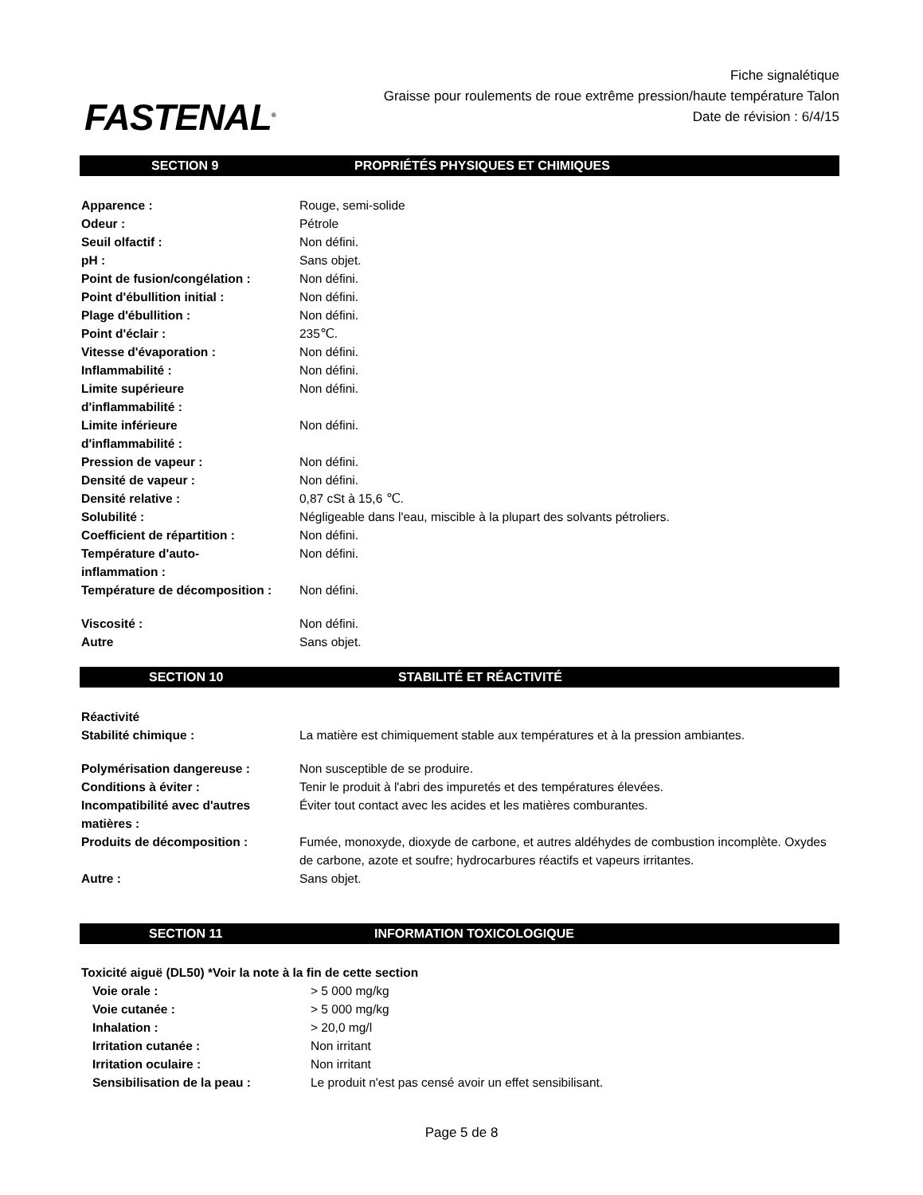FASTENAL<sup>®</sup>
Fiche signalétique
Graisse pour roulements de roue extrême pression/haute température Talon
Date de révision : 6/4/15
SECTION 9 PROPRIÉTÉS PHYSIQUES ET CHIMIQUES
| Apparence : | Rouge, semi-solide |
| Odeur : | Pétrole |
| Seuil olfactif : | Non défini. |
| pH : | Sans objet. |
| Point de fusion/congélation : | Non défini. |
| Point d'ébullition initial : | Non défini. |
| Plage d'ébullition : | Non défini. |
| Point d'éclair : | 235℃. |
| Vitesse d'évaporation : | Non défini. |
| Inflammabilité : | Non défini. |
| Limite supérieure d'inflammabilité : | Non défini. |
| Limite inférieure d'inflammabilité : | Non défini. |
| Pression de vapeur : | Non défini. |
| Densité de vapeur : | Non défini. |
| Densité relative : | 0,87 cSt à 15,6 ℃. |
| Solubilité : | Négligeable dans l'eau, miscible à la plupart des solvants pétroliers. |
| Coefficient de répartition : | Non défini. |
| Température d'auto- inflammation : | Non défini. |
| Température de décomposition : | Non défini. |
| Viscosité : | Non défini. |
| Autre | Sans objet. |
SECTION 10 STABILITÉ ET RÉACTIVITÉ
| Réactivité | |
| Stabilité chimique : | La matière est chimiquement stable aux températures et à la pression ambiantes. |
| Polymérisation dangereuse : | Non susceptible de se produire. |
| Conditions à éviter : | Tenir le produit à l'abri des impuretés et des températures élevées. |
| Incompatibilité avec d'autres matières : | Éviter tout contact avec les acides et les matières comburantes. |
| Produits de décomposition : | Fumée, monoxyde, dioxyde de carbone, et autres aldéhydes de combustion incomplète. Oxydes de carbone, azote et soufre; hydrocarbures réactifs et vapeurs irritantes. |
| Autre : | Sans objet. |
SECTION 11 INFORMATION TOXICOLOGIQUE
| Toxicité aiguë (DL50) *Voir la note à la fin de cette section | |
| Voie orale : | > 5 000 mg/kg |
| Voie cutanée : | > 5 000 mg/kg |
| Inhalation : | > 20,0 mg/l |
| Irritation cutanée : | Non irritant |
| Irritation oculaire : | Non irritant |
| Sensibilisation de la peau : | Le produit n'est pas censé avoir un effet sensibilisant. |
Page 5 de 8